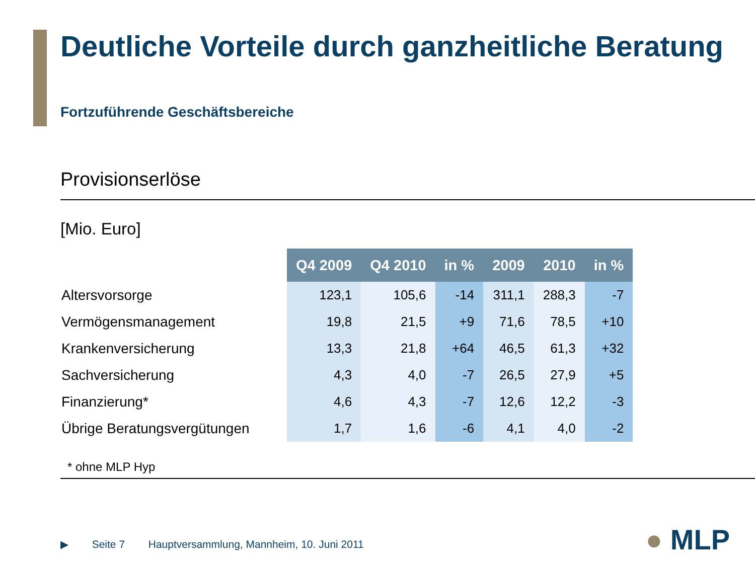Deutliche Vorteile durch ganzheitliche Beratung
Fortzuführende Geschäftsbereiche
Provisionserlöse
[Mio. Euro]
| | Q4 2009 | Q4 2010 | in % | 2009 | 2010 | in % |
| Altersvorsorge | 123,1 | 105,6 | -14 | 311,1 | 288,3 | -7 |
| Vermögensmanagement | 19,8 | 21,5 | +9 | 71,6 | 78,5 | +10 |
| Krankenversicherung | 13,3 | 21,8 | +64 | 46,5 | 61,3 | +32 |
| Sachversicherung | 4,3 | 4,0 | -7 | 26,5 | 27,9 | +5 |
| Finanzierung* | 4,6 | 4,3 | -7 | 12,6 | 12,2 | -3 |
| Übrige Beratungsvergütungen | 1,7 | 1,6 | -6 | 4,1 | 4,0 | -2 |
* ohne MLP Hyp
▶ Seite 7 Hauptversammlung, Mannheim, 10. Juni 2011
● MLP